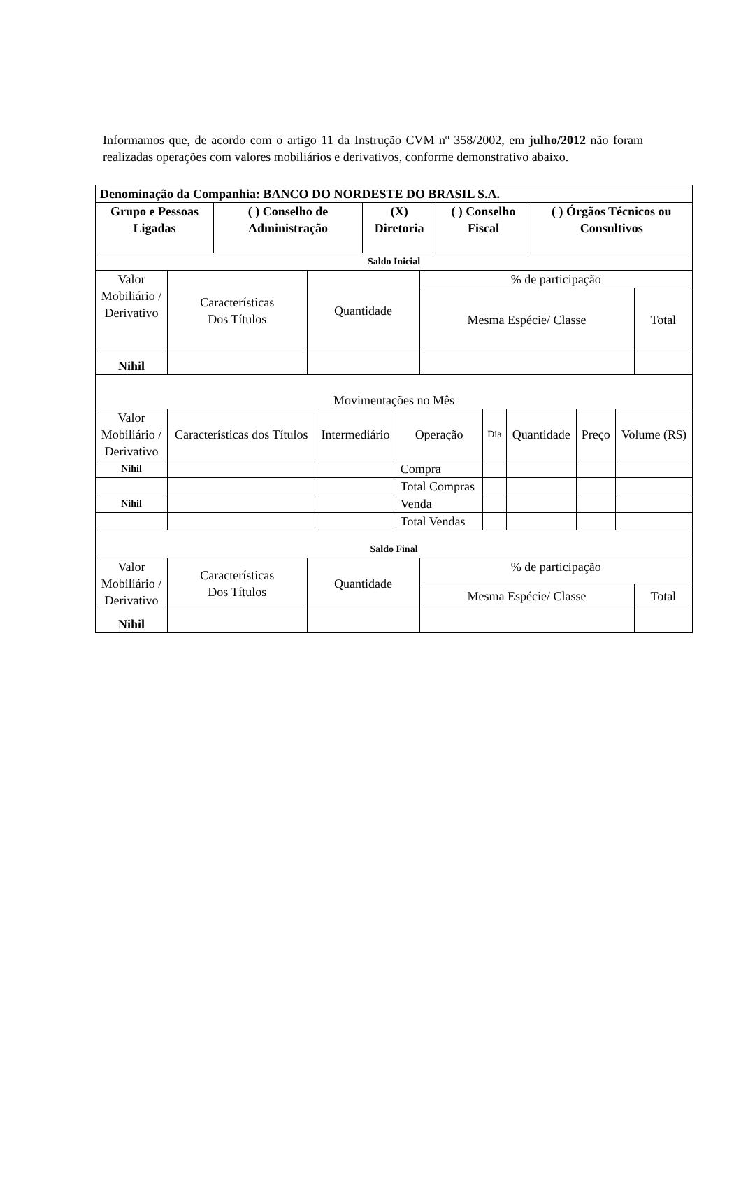Informamos que, de acordo com o artigo 11 da Instrução CVM nº 358/2002, em julho/2012 não foram realizadas operações com valores mobiliários e derivativos, conforme demonstrativo abaixo.
| Denominação da Companhia: BANCO DO NORDESTE DO BRASIL S.A. | | | | |
| --- | --- | --- | --- | --- |
| Grupo e Pessoas Ligadas | ( ) Conselho de Administração | (X) Diretoria | ( ) Conselho Fiscal | ( ) Órgãos Técnicos ou Consultivos |
| Saldo Inicial | | | | |
| --- | --- | --- | --- | --- |
| Valor Mobiliário / Derivativo | Características Dos Títulos | Quantidade | % de participação | |
| | | | Mesma Espécie/ Classe | Total |
| Nihil | | | | |
| Movimentações no Mês | | | | | | | |
| Valor Mobiliário / Derivativo | Características dos Títulos | Intermediário | Operação | Dia | Quantidade | Preço | Volume (R$) |
| Nihil | | | Compra | | | | |
| | | | Total Compras | | | | |
| Nihil | | | Venda | | | | |
| | | | Total Vendas | | | | |
| Saldo Final | | | | |
| --- | --- | --- | --- | --- |
| Valor Mobiliário / Derivativo | Características Dos Títulos | Quantidade | % de participação | |
| | | | Mesma Espécie/ Classe | Total |
| Nihil | | | | |